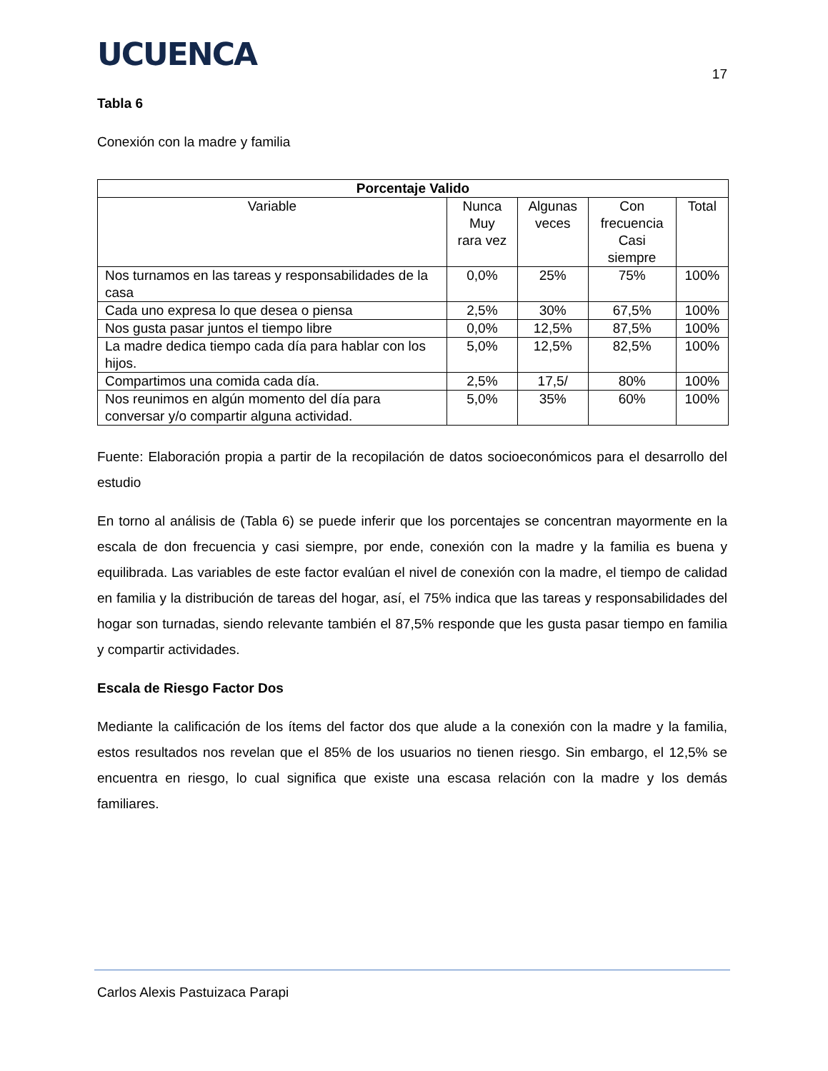UCUENCA
17
Tabla 6
Conexión con la madre y familia
| Porcentaje Valido | | | | |
| --- | --- | --- | --- | --- |
| Variable | Nunca Muy rara vez | Algunas veces | Con frecuencia Casi siempre | Total |
| Nos turnamos en las tareas y responsabilidades de la casa | 0,0% | 25% | 75% | 100% |
| Cada uno expresa lo que desea o piensa | 2,5% | 30% | 67,5% | 100% |
| Nos gusta pasar juntos el tiempo libre | 0,0% | 12,5% | 87,5% | 100% |
| La madre dedica tiempo cada día para hablar con los hijos. | 5,0% | 12,5% | 82,5% | 100% |
| Compartimos una comida cada día. | 2,5% | 17,5/ | 80% | 100% |
| Nos reunimos en algún momento del día para conversar y/o compartir alguna actividad. | 5,0% | 35% | 60% | 100% |
Fuente: Elaboración propia a partir de la recopilación de datos socioeconómicos para el desarrollo del estudio
En torno al análisis de (Tabla 6) se puede inferir que los porcentajes se concentran mayormente en la escala de don frecuencia y casi siempre, por ende, conexión con la madre y la familia es buena y equilibrada. Las variables de este factor evalúan el nivel de conexión con la madre, el tiempo de calidad en familia y la distribución de tareas del hogar, así, el 75% indica que las tareas y responsabilidades del hogar son turnadas, siendo relevante también el 87,5% responde que les gusta pasar tiempo en familia y compartir actividades.
Escala de Riesgo Factor Dos
Mediante la calificación de los ítems del factor dos que alude a la conexión con la madre y la familia, estos resultados nos revelan que el 85% de los usuarios no tienen riesgo. Sin embargo, el 12,5% se encuentra en riesgo, lo cual significa que existe una escasa relación con la madre y los demás familiares.
Carlos Alexis Pastuizaca Parapi